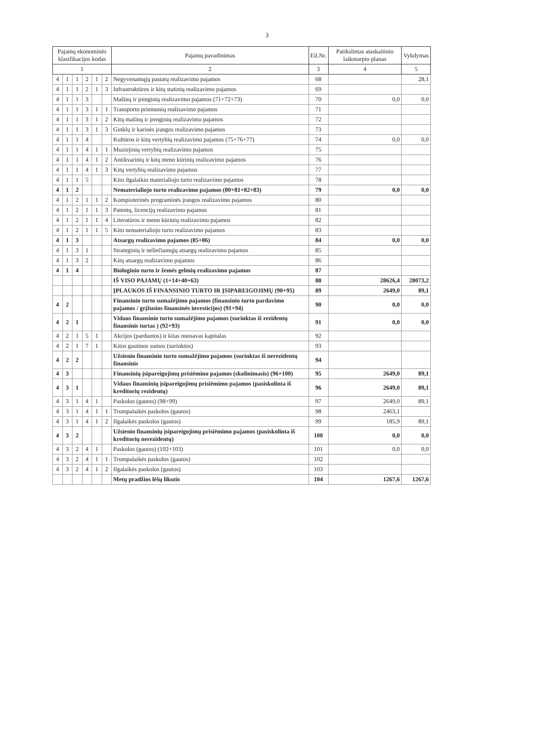3
| Pajamų ekonominės klasifikacijos kodas | | | | | | Pajamų pavadinimas | Eil.Nr. | Patikslintas ataskaitinio laikotarpio planas | Vykdymas |
| --- | --- | --- | --- | --- | --- | --- | --- | --- | --- |
| 1 | | | | | | 2 | 3 | 4 | 5 |
| 4 | 1 | 1 | 2 | 1 | 2 | Negyvenamųjų pastatų realizavimo pajamos | 68 | | 28,1 |
| 4 | 1 | 1 | 2 | 1 | 3 | Infrastruktūros ir kitų statinių realizavimo pajamos | 69 | | |
| 4 | 1 | 1 | 3 | | | Mašinų ir įrenginių realizavimo pajamos (71+72+73) | 70 | 0,0 | 0,0 |
| 4 | 1 | 1 | 3 | 1 | 1 | Transporto priemonių realizavimo pajamos | 71 | | |
| 4 | 1 | 1 | 3 | 1 | 2 | Kitų mašinų ir įrenginių realizavimo pajamos | 72 | | |
| 4 | 1 | 1 | 3 | 1 | 3 | Ginklų ir karinės įrangos realizavimo pajamos | 73 | | |
| 4 | 1 | 1 | 4 | | | Kultūros ir kitų vertybių realizavimo pajamos (75+76+77) | 74 | 0,0 | 0,0 |
| 4 | 1 | 1 | 4 | 1 | 1 | Muziejinių vertybių realizavimo pajamos | 75 | | |
| 4 | 1 | 1 | 4 | 1 | 2 | Antikvarinių ir kitų meno kūrinių realizavimo pajamos | 76 | | |
| 4 | 1 | 1 | 4 | 1 | 3 | Kitų vertybių realizavimo pajamos | 77 | | |
| 4 | 1 | 1 | 5 | | | Kito ilgalaikio materialiojo turto realizavimo pajamos | 78 | | |
| 4 | 1 | 2 | | | | Nematerialiojo turto realizavimo pajamos (80+81+82+83) | 79 | 0,0 | 0,0 |
| 4 | 1 | 2 | 1 | 1 | 2 | Kompiuterinės programinės įrangos realizavimo pajamos | 80 | | |
| 4 | 1 | 2 | 1 | 1 | 3 | Patentų, licencijų realizavimo pajamos | 81 | | |
| 4 | 1 | 2 | 1 | 1 | 4 | Literatūros ir meno kūrinių realizavimo pajamos | 82 | | |
| 4 | 1 | 2 | 1 | 1 | 5 | Kito nematerialiojo turto realizavimo pajamos | 83 | | |
| 4 | 1 | 3 | | | | Atsargų realizavimo pajamos (85+86) | 84 | 0,0 | 0,0 |
| 4 | 1 | 3 | 1 | | | Strateginių ir neliečiamųjų atsargų realizavimo pajamos | 85 | | |
| 4 | 1 | 3 | 2 | | | Kitų atsargų realizavimo pajamos | 86 | | |
| 4 | 1 | 4 | | | | Biologinio turto ir žemės gelmių realizavimo pajamos | 87 | | |
| | | | | | | IŠ VISO PAJAMŲ (1+14+40+63) | 88 | 28626,4 | 28073,2 |
| | | | | | | ĮPLAUKOS IŠ FINANSINIO TURTO IR ĮSIPAREIGOJIMŲ (90+95) | 89 | 2649,0 | 89,1 |
| 4 | 2 | | | | | Finansinio turto sumažėjimo pajamos (finansinio turto pardavimo pajamos / grįžusios finansinės investicijos) (91+94) | 90 | 0,0 | 0,0 |
| 4 | 2 | 1 | | | | Vidaus finansinio turto sumažėjimo pajamos (surinktas iš rezidentų finansinis turtas ) (92+93) | 91 | 0,0 | 0,0 |
| 4 | 2 | 1 | 5 | 1 | | Akcijos (parduotos) ir kitas nuosavas kapitalas | 92 | | |
| 4 | 2 | 1 | 7 | 1 | | Kitos gautinos sumos (surinktos) | 93 | | |
| 4 | 2 | 2 | | | | Užsienio finansinio turto sumažėjimo pajamos (surinktas iš nerezidentų finansinis | 94 | | |
| 4 | 3 | | | | | Finansinių įsipareigojimų prisiėmino pajamos (skolinimasis) (96+100) | 95 | 2649,0 | 89,1 |
| 4 | 3 | 1 | | | | Vidaus finansinių įsipareigojimų prisiėmimo pajamos (pasiskolinta iš kreditorių rezidentų) | 96 | 2649,0 | 89,1 |
| 4 | 3 | 1 | 4 | 1 | | Paskolos (gautos) (98+99) | 97 | 2649,0 | 89,1 |
| 4 | 3 | 1 | 4 | 1 | 1 | Trumpalaikės paskolos (gautos) | 98 | 2463,1 | |
| 4 | 3 | 1 | 4 | 1 | 2 | Ilgalaikės paskolos (gautos) | 99 | 185,9 | 89,1 |
| 4 | 3 | 2 | | | | Užsienio finansinių įsipareigojimų prisiėmimo pajamos (pasiskolinta iš kreditorių nerezidentų) | 100 | 0,0 | 0,0 |
| 4 | 3 | 2 | 4 | 1 | | Paskolos (gautos) (102+103) | 101 | 0,0 | 0,0 |
| 4 | 3 | 2 | 4 | 1 | 1 | Trumpalaikės paskolos (gautos) | 102 | | |
| 4 | 3 | 2 | 4 | 1 | 2 | Ilgalaikės paskolos (gautos) | 103 | | |
| | | | | | | Metų pradžios lėšų likutis | 104 | 1267,6 | 1267,6 |